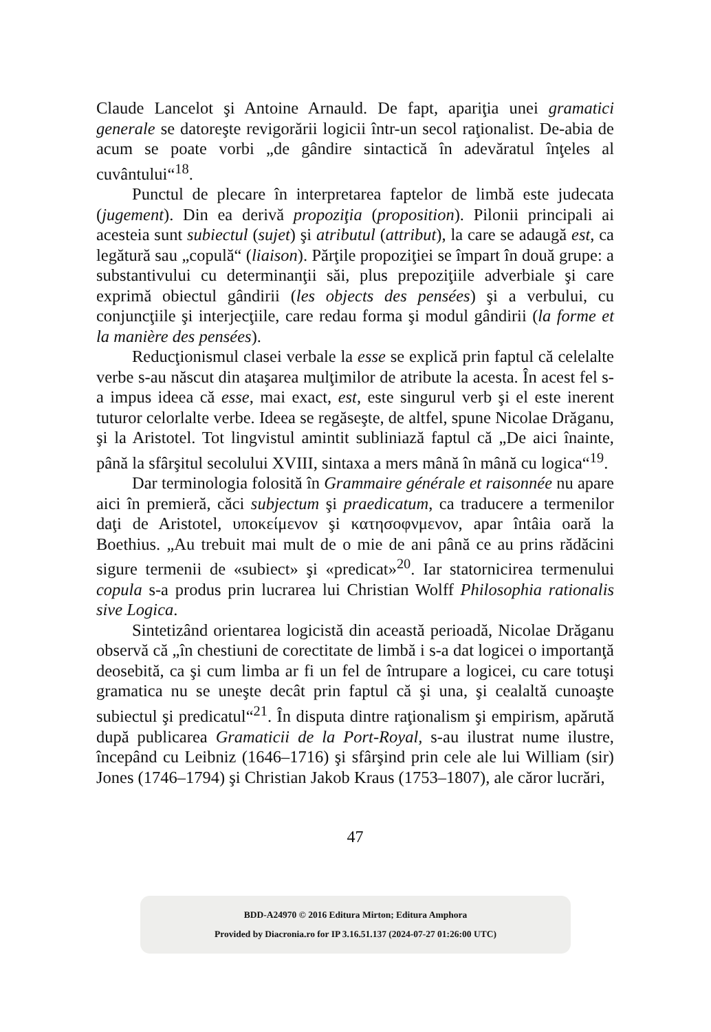Claude Lancelot şi Antoine Arnauld. De fapt, apariţia unei gramatici generale se datoreşte revigorării logicii într-un secol raţionalist. De-abia de acum se poate vorbi „de gândire sintactică în adevăratul înţeles al cuvântului“<sup>18</sup>.
Punctul de plecare în interpretarea faptelor de limbă este judecata (jugement). Din ea derivă propoziţia (proposition). Pilonii principali ai acesteia sunt subiectul (sujet) şi atributul (attribut), la care se adaugă est, ca legătură sau „copulă“ (liaison). Părţile propoziţiei se împart în două grupe: a substantivului cu determinanţii săi, plus prepoziţiile adverbiale şi care exprimă obiectul gândirii (les objects des pensées) şi a verbului, cu conjuncţiile şi interjecţiile, care redau forma şi modul gândirii (la forme et la manière des pensées).
Reducţionismul clasei verbale la esse se explică prin faptul că celelalte verbe s-au născut din ataşarea mulţimilor de atribute la acesta. În acest fel s-a impus ideea că esse, mai exact, est, este singurul verb şi el este inerent tuturor celorlalte verbe. Ideea se regăseşte, de altfel, spune Nicolae Drăganu, şi la Aristotel. Tot lingvistul amintit subliniază faptul că „De aici înainte, până la sfârşitul secolului XVIII, sintaxa a mers mână în mână cu logica“<sup>19</sup>.
Dar terminologia folosită în Grammaire générale et raisonnée nu apare aici în premieră, căci subjectum şi praedicatum, ca traducere a termenilor daţi de Aristotel, υποκείμενον şi κατησοφνμενον, apar întâia oară la Boethius. „Au trebuit mai mult de o mie de ani până ce au prins rădăcini sigure termenii de «subiect» şi «predicat»<sup>20</sup>. Iar statornicirea termenului copula s-a produs prin lucrarea lui Christian Wolff Philosophia rationalis sive Logica.
Sintetizând orientarea logicistă din această perioadă, Nicolae Drăganu observă că „în chestiuni de corectitate de limbă i s-a dat logicei o importanţă deosebită, ca şi cum limba ar fi un fel de întrupare a logicei, cu care totuşi gramatica nu se uneşte decât prin faptul că şi una, şi cealaltă cunoaşte subiectul şi predicatul“<sup>21</sup>. În disputa dintre raţionalism şi empirism, apărută după publicarea Gramaticii de la Port-Royal, s-au ilustrat nume ilustre, începând cu Leibniz (1646–1716) şi sfârşind prin cele ale lui William (sir) Jones (1746–1794) şi Christian Jakob Kraus (1753–1807), ale căror lucrări,
47
BDD-A24970 © 2016 Editura Mirton; Editura Amphora
Provided by Diacronia.ro for IP 3.16.51.137 (2024-07-27 01:26:00 UTC)